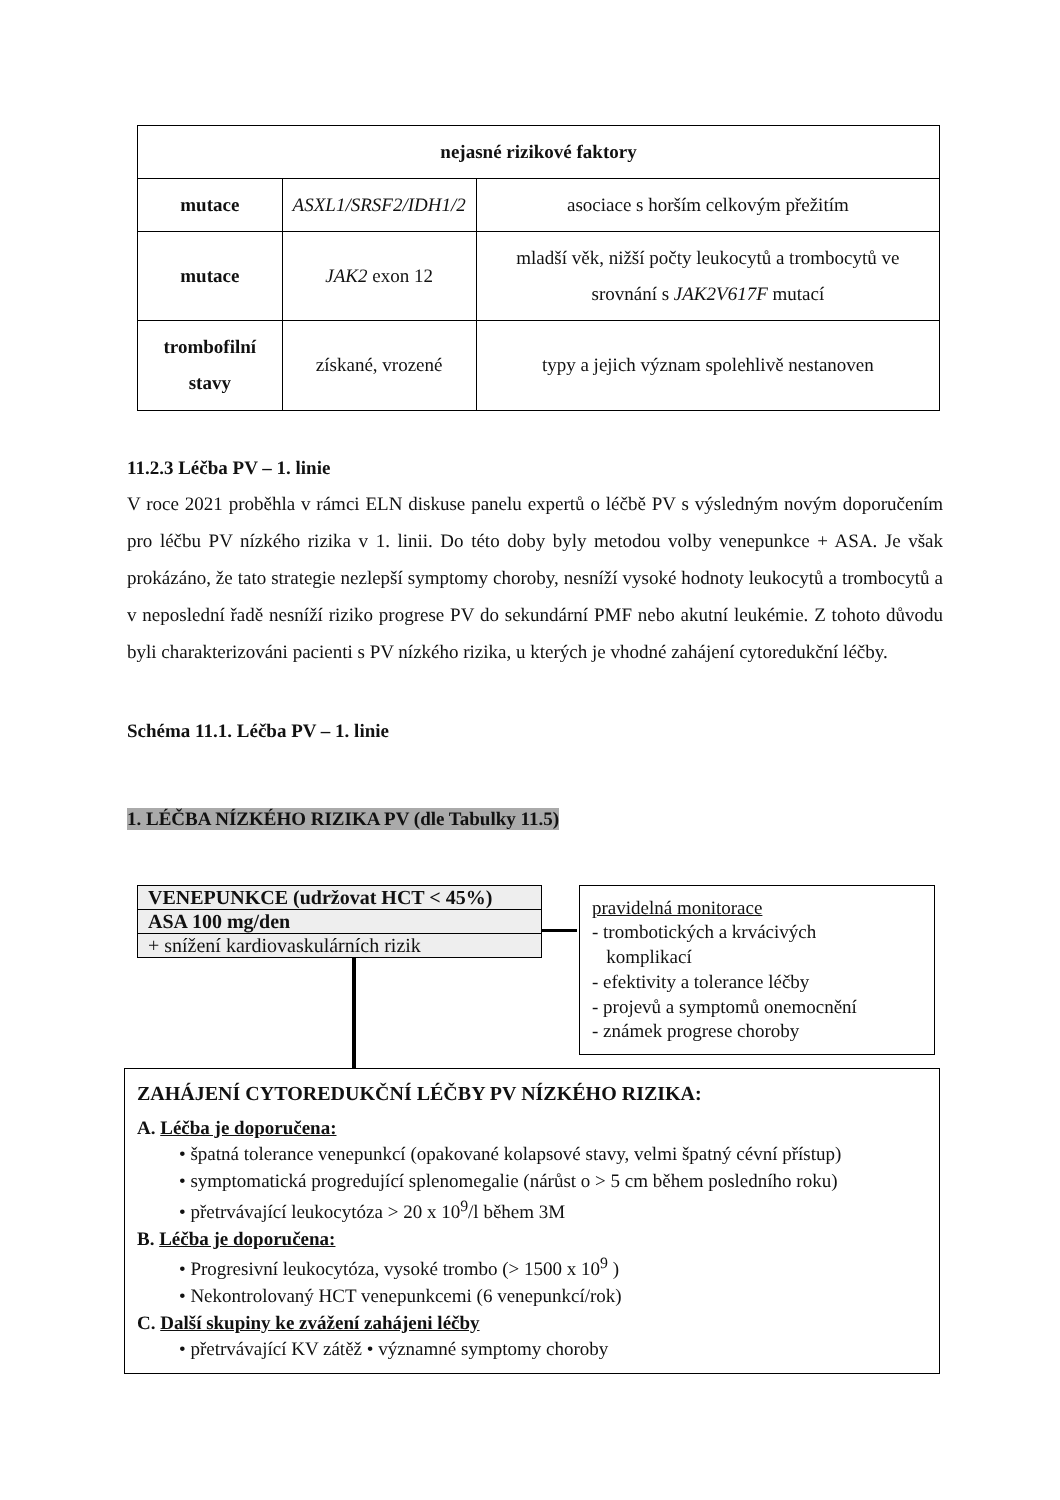| nejasné rizikové faktory | | |
| --- | --- | --- |
| mutace | ASXL1/SRSF2/IDH1/2 | asociace s horším celkovým přežitím |
| mutace | JAK2 exon 12 | mladší věk, nižší počty leukocytů a trombocytů ve srovnání s JAK2V617F mutací |
| trombofilní stavy | získané, vrozené | typy a jejich význam spolehlivě nestanoven |
11.2.3 Léčba PV – 1. linie
V roce 2021 proběhla v rámci ELN diskuse panelu expertů o léčbě PV s výsledným novým doporučením pro léčbu PV nízkého rizika v 1. linii. Do této doby byly metodou volby venepunkce + ASA. Je však prokázáno, že tato strategie nezlepší symptomy choroby, nesníží vysoké hodnoty leukocytů a trombocytů a v neposlední řadě nesníží riziko progrese PV do sekundární PMF nebo akutní leukémie. Z tohoto důvodu byli charakterizováni pacienti s PV nízkého rizika, u kterých je vhodné zahájení cytoredukční léčby.
Schéma 11.1. Léčba PV – 1. linie
1. LÉČBA NÍZKÉHO RIZIKA PV (dle Tabulky 11.5)
VENEPUNKCE (udržovat HCT < 45%)
ASA 100 mg/den
+ snížení kardiovaskulárních rizik
pravidelná monitorace
- trombotických a krvácivých
komplikací
- efektivity a tolerance léčby
- projevů a symptomů onemocnění
- známek progrese choroby
ZAHÁJENÍ CYTOREDUKČNÍ LÉČBY PV NÍZKÉHO RIZIKA:
A. Léčba je doporučena:
• špatná tolerance venepunkcí (opakované kolapsové stavy, velmi špatný cévní přístup)
• symptomatická progredující splenomegalie (nárůst o > 5 cm během posledního roku)
• přetrvávající leukocytóza > 20 x 10<sup>9</sup>/l během 3M
B. Léčba je doporučena:
• Progresivní leukocytóza, vysoké trombo (> 1500 x 10<sup>9</sup> )
• Nekontrolovaný HCT venepunkcemi (6 venepunkcí/rok)
C. Další skupiny ke zvážení zahájeni léčby
• přetrvávající KV zátěž • významné symptomy choroby